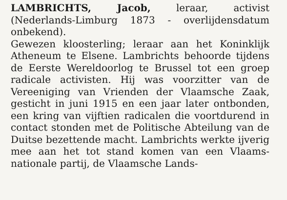LAMBRICHTS, Jacob, leraar, activist (Nederlands-Limburg 1873 - overlijdensdatum onbekend).
Gewezen kloosterling; leraar aan het Koninklijk Atheneum te Elsene. Lambrichts behoorde tijdens de Eerste Wereldoorlog te Brussel tot een groep radicale activisten. Hij was voorzitter van de Vereeniging van Vrienden der Vlaamsche Zaak, gesticht in juni 1915 en een jaar later ontbonden, een kring van vijftien radicalen die voortdurend in contact stonden met de Politische Abteilung van de Duitse bezettende macht. Lambrichts werkte ijverig mee aan het tot stand komen van een Vlaams-nationale partij, de Vlaamsche Lands-